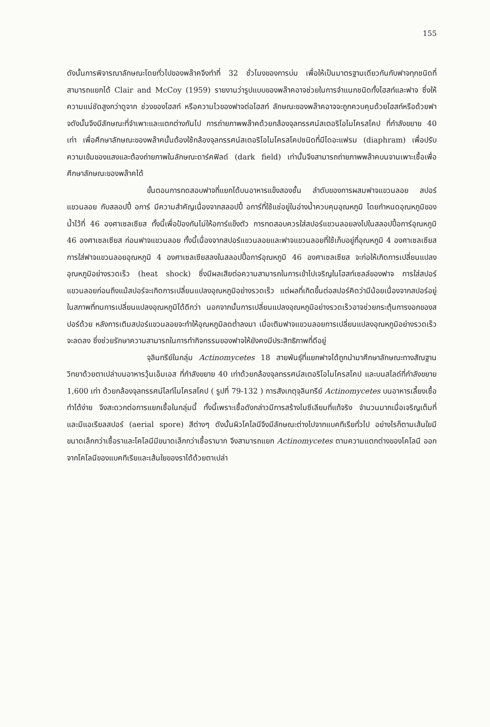155
ดังนั้นการพิจารณาลักษณะโดยทั่วไปของพล๊าคจึงทำที่ 32 ชั่วโมงของการบ่ม เพื่อให้เป็นมาตรฐานเดียวกันกับฟาจทุกชนิดที่สามารถแยกได้ Clair and McCoy (1959) รายงานว่ารูปแบบของพล๊าคอาจช่วยในการจำแนกชนิดทั้งโฮสท์และฟาจ ซึ่งให้ความแน่ชัดสูงกว่าดูจาก ช่วงของโฮสท์ หรือความไวของฟาจต่อโฮสท์ ลักษณะของพล๊าคอาจจะถูกควบคุมด้วยโฮสท์หรือด้วยฟาจดังนั้นจึงมีลักษณะที่จำเพาะและแตกต่างกันไป การถ่ายภาพพล๊าคด้วยกล้องจุลทรรศน์สเตอริโอไมโครสโคป ที่กำลังขยาย 40 เท่า เพื่อศึกษาลักษณะของพล๊าคนั้นต้องใช้กล้องจุลทรรศน์สเตอริโอไมโครสโคปชนิดที่มีไดอะแฟรม (diaphram) เพื่อปรับความเข้มของแสงและต้องถ่ายภาพในลักษณะดาร์คฟิลด์ (dark field) เท่านั้นจึงสามารถถ่ายภาพพล๊าคบนจานเพาะเชื้อเพื่อศึกษาลักษณะของพล๊าคได้
ขั้นตอนการทดสอบฟาจที่แยกได้บนอาหารแข็งสองชั้น ลำดับของการผสมฟาจแขวนลอย สปอร์แขวนลอย กับสลอปปี้ อการ์ มีความสำคัญเนื่องจากสลอปปี้ อการ์ที่ใช้แช่อยู่ในอ่างน้ำควบคุมอุณหภูมิ โดยกำหนดอุณหภูมิของน้ำไว้ที่ 46 องศาเซลเซียส ทั้งนี้เพื่อป้องกันไม่ให้อการ์แข็งตัว การทดสอบควรใส่สปอร์แขวนลอยลงไปในสลอปปี้อการ์อุณหภูมิ 46 องศาเซลเซียส ก่อนฟาจแขวนลอย ทั้งนี้เนื่องจากสปอร์แขวนลอยและฟาจแขวนลอยที่ใช้เก็บอยู่ที่อุณหภูมิ 4 องศาเซลเซียส การใส่ฟาจแขวนลอยอุณหภูมิ 4 องศาเซลเซียสลงในสลอปปี้อการ์อุณหภูมิ 46 องศาเซลเซียส จะก่อให้เกิดการเปลี่ยนแปลงอุณหภูมิอย่างรวดเร็ว (heat shock) ซึ่งมีผลเสียต่อความสามารถในการเข้าไปเจริญในโฮสท์เซลล์ของฟาจ การใส่สปอร์แขวนลอยก่อนถึงแม้สปอร์จะเกิดการเปลี่ยนแปลงอุณหภูมิอย่างรวดเร็ว แต่ผลที่เกิดขึ้นต่อสปอร์คิดว่ามีน้อยเนื่องจากสปอร์อยู่ในสภาพที่ทนการเปลี่ยนแปลงอุณหภูมิได้ดีกว่า นอกจากนั้นการเปลี่ยนแปลงอุณหภูมิอย่างรวดเร็วอาจช่วยกระตุ้นการงอกของสปอร์ด้วย หลังการเติมสปอร์แขวนลอยจะทำให้อุณหภูมิลดต่ำลงมา เมื่อเติมฟาจแขวนลอยการเปลี่ยนแปลงอุณหภูมิอย่างรวดเร็วจะลดลง ซึ่งช่วยรักษาความสามารถในการทำกิจกรรมของฟาจให้ยังคงมีประสิทธิภาพที่ดีอยู่
จุลินทรีย์ในกลุ่ม Actinomycetes 18 สายพันธุ์ที่แยกฟาจได้ถูกนำมาศึกษาลักษณะทางสัณฐานวิทยาด้วยตาเปล่าบนอาหารวุ้นเอ็มเอส ที่กำลังขยาย 40 เท่าด้วยกล้องจุลทรรศน์สเตอริโอไมโครสโคป และบนสไลด์ที่กำลังขยาย 1,600 เท่า ด้วยกล้องจุลทรรศน์ไลท์ไมโครสโคป ( รูปที่ 79-132 ) การสังเกตุจุลินทรีย์ Actinomycetes บนอาหารเลี้ยงเชื้อทำได้ง่าย จึงสะดวกต่อการแยกเชื้อในกลุ่มนี้ ทั้งนี้เพราะเชื้อดังกล่าวมีการสร้างไมซีเลียมที่แท้จริง จำนวนมากเมื่อเจริญเต็มที่ และมีแอเรียลสปอร์ (aerial spore) สีต่างๆ ดังนั้นผิวโคโลนีจึงมีลักษณะต่างไปจากแบคทีเรียทั่วไป อย่างไรก็ตามเส้นใยมีขนาดเล็กกว่าเชื้อราและโคโลนีมีขนาดเล็กกว่าเชื้อรามาก จึงสามารถแยก Actinomycetes ตามความแตกต่างของโคโลนี ออกจากโคโลนีของแบคทีเรียและเส้นใยของราได้ด้วยตาเปล่า